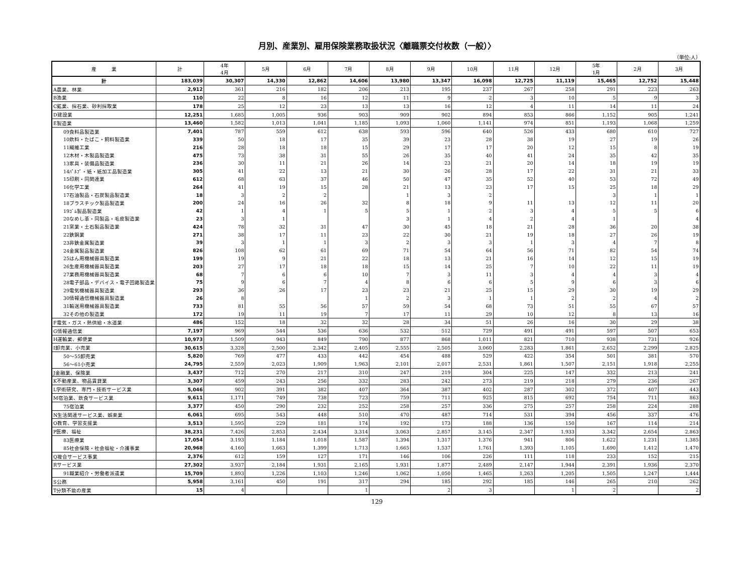月別、産業別、雇用保険業務取扱状況〈離職票交付枚数（一般）〉
（単位:人）
| 産 業 | 計 | 4年 4月 | 5月 | 6月 | 7月 | 8月 | 9月 | 10月 | 11月 | 12月 | 5年 1月 | 2月 | 3月 |
| --- | --- | --- | --- | --- | --- | --- | --- | --- | --- | --- | --- | --- | --- |
| 計 | 183,039 | 30,307 | 14,330 | 12,862 | 14,606 | 13,980 | 13,347 | 16,098 | 12,725 | 11,119 | 15,465 | 12,752 | 15,448 |
| A農業、林業 | 2,912 | 361 | 216 | 182 | 206 | 213 | 195 | 237 | 267 | 258 | 291 | 223 | 263 |
| B漁業 | 110 | 22 | 8 | 16 | 12 | 11 | 9 | 2 | 3 | 10 | 5 | 9 | 3 |
| C鉱業、採石業、砂利採取業 | 178 | 25 | 12 | 23 | 13 | 13 | 16 | 12 | 4 | 11 | 14 | 11 | 24 |
| D建設業 | 12,251 | 1,685 | 1,005 | 936 | 903 | 909 | 902 | 894 | 853 | 866 | 1,152 | 905 | 1,241 |
| E製造業 | 13,460 | 1,582 | 1,013 | 1,041 | 1,185 | 1,093 | 1,060 | 1,141 | 974 | 851 | 1,193 | 1,068 | 1,259 |
| 09食料品製造業 | 7,401 | 787 | 559 | 612 | 638 | 593 | 596 | 640 | 526 | 433 | 680 | 610 | 727 |
| 10飲料・たばこ・飼料製造業 | 339 | 50 | 18 | 17 | 35 | 39 | 23 | 28 | 38 | 19 | 27 | 19 | 26 |
| 11繊維工業 | 216 | 28 | 18 | 18 | 15 | 29 | 17 | 17 | 20 | 12 | 15 | 8 | 19 |
| 12木材・木製品製造業 | 475 | 73 | 38 | 31 | 55 | 26 | 35 | 40 | 41 | 24 | 35 | 42 | 35 |
| 13家具・装備品製造業 | 236 | 30 | 11 | 21 | 26 | 14 | 23 | 21 | 20 | 14 | 18 | 19 | 19 |
| 14ﾊﾟﾙﾌﾟ・紙・紙加工品製造業 | 305 | 41 | 22 | 13 | 21 | 30 | 26 | 28 | 17 | 22 | 31 | 21 | 33 |
| 15印刷・同関連業 | 612 | 68 | 63 | 37 | 46 | 50 | 47 | 35 | 52 | 40 | 53 | 72 | 49 |
| 16化学工業 | 264 | 41 | 19 | 15 | 28 | 21 | 13 | 23 | 17 | 15 | 25 | 18 | 29 |
| 17石油製品・石炭製品製造業 | 18 | 3 | 2 | 2 | | 1 | 3 | 2 | | | 3 | 1 | 1 |
| 18プラスチック製品製造業 | 200 | 24 | 16 | 26 | 32 | 8 | 18 | 9 | 11 | 13 | 12 | 11 | 20 |
| 19ｺﾞﾑ製品製造業 | 42 | 1 | 4 | 1 | 5 | 5 | 1 | 2 | 3 | 4 | 5 | 5 | 6 |
| 20なめし革・同製品・毛皮製造業 | 23 | 3 | 1 | | | 3 | 1 | 4 | 2 | 4 | 1 | | 4 |
| 21窯業・土石製品製造業 | 424 | 78 | 32 | 31 | 47 | 30 | 45 | 18 | 21 | 28 | 36 | 20 | 38 |
| 22鉄鋼業 | 271 | 38 | 17 | 11 | 23 | 22 | 30 | 21 | 19 | 18 | 27 | 26 | 19 |
| 23非鉄金属製造業 | 39 | 3 | 1 | 1 | 3 | 2 | 3 | 3 | 1 | 3 | 4 | 7 | 8 |
| 24金属製品製造業 | 826 | 108 | 62 | 61 | 69 | 71 | 54 | 64 | 56 | 71 | 82 | 54 | 74 |
| 25はん用機械器具製造業 | 199 | 19 | 9 | 21 | 22 | 18 | 13 | 21 | 16 | 14 | 12 | 15 | 19 |
| 26生産用機械器具製造業 | 203 | 27 | 17 | 18 | 18 | 15 | 14 | 25 | 7 | 10 | 22 | 11 | 19 |
| 27業務用機械器具製造業 | 68 | 7 | 6 | 6 | 10 | 7 | 3 | 11 | 3 | 4 | 4 | 3 | 4 |
| 28電子部品・デバイス・電子回路製造業 | 75 | 9 | 6 | 7 | 4 | 8 | 6 | 6 | 5 | 9 | 6 | 3 | 6 |
| 29電気機械器具製造業 | 293 | 36 | 26 | 17 | 23 | 23 | 21 | 25 | 15 | 29 | 30 | 19 | 29 |
| 30情報通信機械器具製造業 | 26 | 8 | | | 1 | 2 | 3 | 1 | 1 | 2 | 2 | 4 | 2 |
| 31輸送用機械器具製造業 | 733 | 81 | 55 | 56 | 57 | 59 | 54 | 68 | 73 | 51 | 55 | 67 | 57 |
| 32その他の製造業 | 172 | 19 | 11 | 19 | 7 | 17 | 11 | 29 | 10 | 12 | 8 | 13 | 16 |
| F電気・ガス・熱供給・水道業 | 486 | 152 | 18 | 32 | 32 | 28 | 34 | 51 | 26 | 16 | 30 | 29 | 38 |
| G情報通信業 | 7,197 | 969 | 544 | 536 | 636 | 532 | 512 | 729 | 491 | 491 | 597 | 507 | 653 |
| H運輸業、郵便業 | 10,973 | 1,509 | 943 | 849 | 790 | 877 | 868 | 1,011 | 821 | 710 | 938 | 731 | 926 |
| I卸売業、小売業 | 30,615 | 3,328 | 2,500 | 2,342 | 2,405 | 2,555 | 2,505 | 3,060 | 2,283 | 1,861 | 2,652 | 2,299 | 2,825 |
| 50～55卸売業 | 5,820 | 769 | 477 | 433 | 442 | 454 | 488 | 529 | 422 | 354 | 501 | 381 | 570 |
| 56～61小売業 | 24,795 | 2,559 | 2,023 | 1,909 | 1,963 | 2,101 | 2,017 | 2,531 | 1,861 | 1,507 | 2,151 | 1,918 | 2,255 |
| J金融業、保険業 | 3,437 | 712 | 270 | 217 | 310 | 247 | 219 | 304 | 225 | 147 | 332 | 213 | 241 |
| K不動産業、物品賃貸業 | 3,307 | 459 | 243 | 256 | 332 | 283 | 242 | 273 | 219 | 218 | 279 | 236 | 267 |
| L学術研究、専門・技術サービス業 | 5,046 | 902 | 391 | 382 | 407 | 364 | 387 | 402 | 287 | 302 | 372 | 407 | 443 |
| M宿泊業、飲食サービス業 | 9,611 | 1,171 | 749 | 738 | 723 | 759 | 711 | 925 | 815 | 692 | 754 | 711 | 863 |
| 75宿泊業 | 3,377 | 450 | 290 | 232 | 252 | 258 | 257 | 336 | 275 | 257 | 258 | 224 | 288 |
| N生活関連サービス業、娯楽業 | 6,061 | 695 | 543 | 448 | 510 | 470 | 487 | 714 | 531 | 394 | 456 | 337 | 476 |
| O教育、学習支援業 | 3,513 | 1,595 | 229 | 181 | 174 | 192 | 173 | 188 | 136 | 150 | 167 | 114 | 214 |
| P医療、福祉 | 38,231 | 7,426 | 2,853 | 2,434 | 3,314 | 3,063 | 2,857 | 3,145 | 2,347 | 1,933 | 3,342 | 2,654 | 2,863 |
| 83医療業 | 17,054 | 3,193 | 1,184 | 1,018 | 1,587 | 1,394 | 1,317 | 1,376 | 941 | 806 | 1,622 | 1,231 | 1,385 |
| 85社会保険・社会福祉・介護事業 | 20,968 | 4,160 | 1,663 | 1,399 | 1,713 | 1,665 | 1,537 | 1,761 | 1,393 | 1,105 | 1,690 | 1,412 | 1,470 |
| Q複合サービス事業 | 2,376 | 612 | 159 | 127 | 171 | 146 | 106 | 226 | 111 | 118 | 233 | 152 | 215 |
| Rサービス業 | 27,302 | 3,937 | 2,184 | 1,931 | 2,165 | 1,931 | 1,877 | 2,489 | 2,147 | 1,944 | 2,391 | 1,936 | 2,370 |
| 91職業紹介・労働者派遣業 | 15,709 | 1,893 | 1,226 | 1,103 | 1,246 | 1,062 | 1,050 | 1,465 | 1,263 | 1,205 | 1,505 | 1,247 | 1,444 |
| S公務 | 5,958 | 3,161 | 450 | 191 | 317 | 294 | 185 | 292 | 185 | 146 | 265 | 210 | 262 |
| T分類不能の産業 | 15 | 4 | | | 1 | | 2 | 3 | | 1 | 2 | | 2 |
129